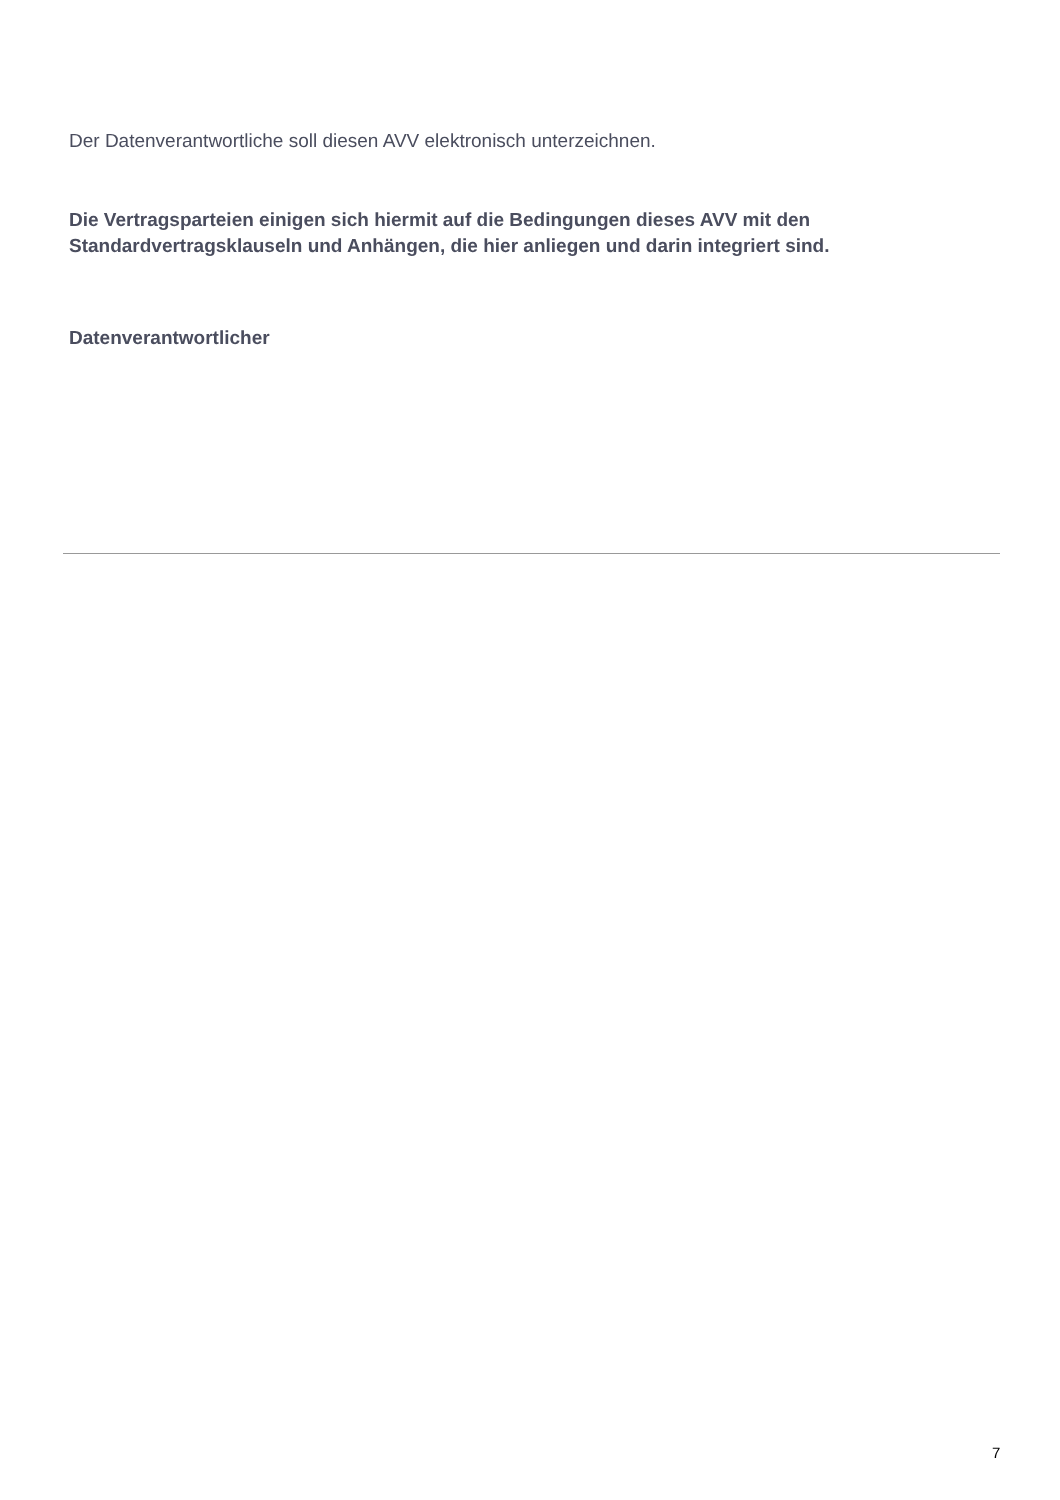Der Datenverantwortliche soll diesen AVV elektronisch unterzeichnen.
Die Vertragsparteien einigen sich hiermit auf die Bedingungen dieses AVV mit den Standardvertragsklauseln und Anhängen, die hier anliegen und darin integriert sind.
Datenverantwortlicher
7